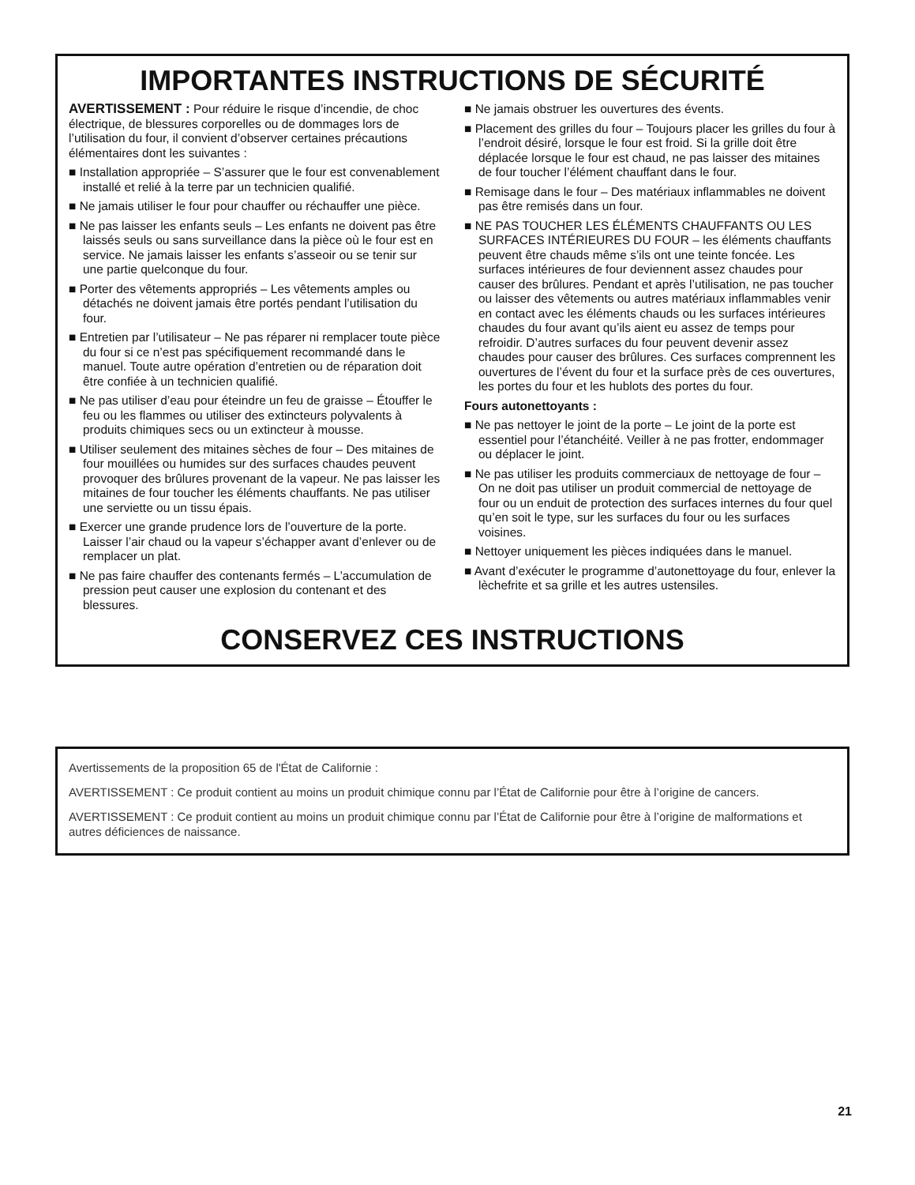IMPORTANTES INSTRUCTIONS DE SÉCURITÉ
AVERTISSEMENT : Pour réduire le risque d’incendie, de choc électrique, de blessures corporelles ou de dommages lors de l’utilisation du four, il convient d’observer certaines précautions élémentaires dont les suivantes :
■ Installation appropriée – S’assurer que le four est convenablement installé et relié à la terre par un technicien qualifié.
■ Ne jamais utiliser le four pour chauffer ou réchauffer une pièce.
■ Ne pas laisser les enfants seuls – Les enfants ne doivent pas être laissés seuls ou sans surveillance dans la pièce où le four est en service. Ne jamais laisser les enfants s’asseoir ou se tenir sur une partie quelconque du four.
■ Porter des vêtements appropriés – Les vêtements amples ou détachés ne doivent jamais être portés pendant l’utilisation du four.
■ Entretien par l’utilisateur – Ne pas réparer ni remplacer toute pièce du four si ce n’est pas spécifiquement recommandé dans le manuel. Toute autre opération d’entretien ou de réparation doit être confiée à un technicien qualifié.
■ Ne pas utiliser d’eau pour éteindre un feu de graisse – Étouffer le feu ou les flammes ou utiliser des extincteurs polyvalents à produits chimiques secs ou un extincteur à mousse.
■ Utiliser seulement des mitaines sèches de four – Des mitaines de four mouillées ou humides sur des surfaces chaudes peuvent provoquer des brûlures provenant de la vapeur. Ne pas laisser les mitaines de four toucher les éléments chauffants. Ne pas utiliser une serviette ou un tissu épais.
■ Exercer une grande prudence lors de l’ouverture de la porte. Laisser l’air chaud ou la vapeur s’échapper avant d’enlever ou de remplacer un plat.
■ Ne pas faire chauffer des contenants fermés – L’accumulation de pression peut causer une explosion du contenant et des blessures.
■ Ne jamais obstruer les ouvertures des évents.
■ Placement des grilles du four – Toujours placer les grilles du four à l’endroit désiré, lorsque le four est froid. Si la grille doit être déplacée lorsque le four est chaud, ne pas laisser des mitaines de four toucher l’élément chauffant dans le four.
■ Remisage dans le four – Des matériaux inflammables ne doivent pas être remisés dans un four.
■ NE PAS TOUCHER LES ÉLÉMENTS CHAUFFANTS OU LES SURFACES INTÉRIEURES DU FOUR – les éléments chauffants peuvent être chauds même s’ils ont une teinte foncée. Les surfaces intérieures de four deviennent assez chaudes pour causer des brûlures. Pendant et après l’utilisation, ne pas toucher ou laisser des vêtements ou autres matériaux inflammables venir en contact avec les éléments chauds ou les surfaces intérieures chaudes du four avant qu’ils aient eu assez de temps pour refroidir. D’autres surfaces du four peuvent devenir assez chaudes pour causer des brûlures. Ces surfaces comprennent les ouvertures de l’évent du four et la surface près de ces ouvertures, les portes du four et les hublots des portes du four.
Fours autonettoyants :
■ Ne pas nettoyer le joint de la porte – Le joint de la porte est essentiel pour l’étanchéité. Veiller à ne pas frotter, endommager ou déplacer le joint.
■ Ne pas utiliser les produits commerciaux de nettoyage de four – On ne doit pas utiliser un produit commercial de nettoyage de four ou un enduit de protection des surfaces internes du four quel qu’en soit le type, sur les surfaces du four ou les surfaces voisines.
■ Nettoyer uniquement les pièces indiquées dans le manuel.
■ Avant d’exécuter le programme d’autonettoyage du four, enlever la lèchefrite et sa grille et les autres ustensiles.
CONSERVEZ CES INSTRUCTIONS
Avertissements de la proposition 65 de l'État de Californie :
AVERTISSEMENT : Ce produit contient au moins un produit chimique connu par l’État de Californie pour être à l’origine de cancers.
AVERTISSEMENT : Ce produit contient au moins un produit chimique connu par l’État de Californie pour être à l’origine de malformations et autres déficiences de naissance.
21